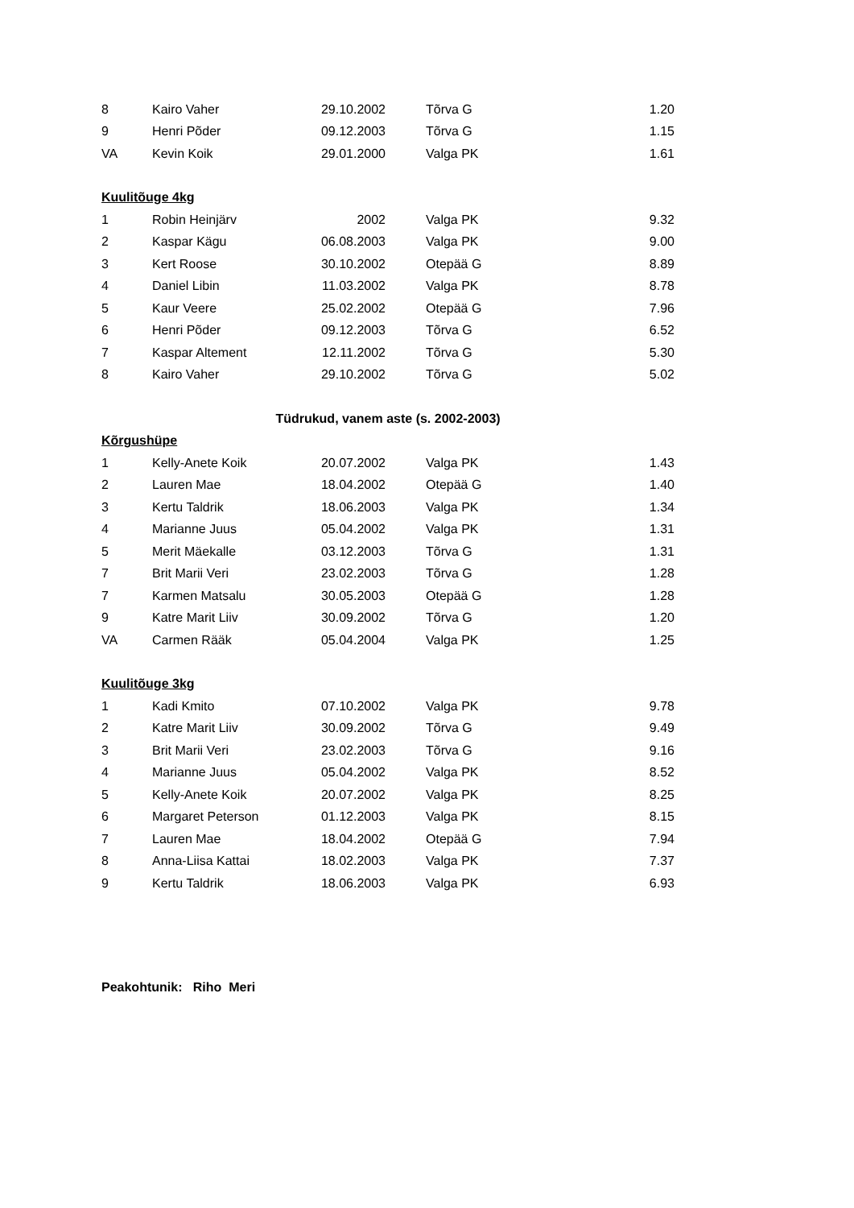| 8 | Kairo Vaher | 29.10.2002 | | Tõrva G | 1.20 |
| 9 | Henri Põder | 09.12.2003 | | Tõrva G | 1.15 |
| VA | Kevin Koik | 29.01.2000 | | Valga PK | 1.61 |
| Kuulitõuge 4kg | | | | | |
| 1 | Robin Heinjärv | 2002 | | Valga PK | 9.32 |
| 2 | Kaspar Kägu | 06.08.2003 | | Valga PK | 9.00 |
| 3 | Kert Roose | 30.10.2002 | | Otepää G | 8.89 |
| 4 | Daniel Libin | 11.03.2002 | | Valga PK | 8.78 |
| 5 | Kaur Veere | 25.02.2002 | | Otepää G | 7.96 |
| 6 | Henri Põder | 09.12.2003 | | Tõrva G | 6.52 |
| 7 | Kaspar Altement | 12.11.2002 | | Tõrva G | 5.30 |
| 8 | Kairo Vaher | 29.10.2002 | | Tõrva G | 5.02 |
| Tüdrukud, vanem aste (s. 2002-2003) | | | | | |
| Kõrgushüpe | | | | | |
| 1 | Kelly-Anete Koik | 20.07.2002 | | Valga PK | 1.43 |
| 2 | Lauren Mae | 18.04.2002 | | Otepää G | 1.40 |
| 3 | Kertu Taldrik | 18.06.2003 | | Valga PK | 1.34 |
| 4 | Marianne Juus | 05.04.2002 | | Valga PK | 1.31 |
| 5 | Merit Mäekalle | 03.12.2003 | | Tõrva G | 1.31 |
| 7 | Brit Marii Veri | 23.02.2003 | | Tõrva G | 1.28 |
| 7 | Karmen Matsalu | 30.05.2003 | | Otepää G | 1.28 |
| 9 | Katre Marit Liiv | 30.09.2002 | | Tõrva G | 1.20 |
| VA | Carmen Rääk | 05.04.2004 | | Valga PK | 1.25 |
| Kuulitõuge 3kg | | | | | |
| 1 | Kadi Kmito | 07.10.2002 | | Valga PK | 9.78 |
| 2 | Katre Marit Liiv | 30.09.2002 | | Tõrva G | 9.49 |
| 3 | Brit Marii Veri | 23.02.2003 | | Tõrva G | 9.16 |
| 4 | Marianne Juus | 05.04.2002 | | Valga PK | 8.52 |
| 5 | Kelly-Anete Koik | 20.07.2002 | | Valga PK | 8.25 |
| 6 | Margaret Peterson | 01.12.2003 | | Valga PK | 8.15 |
| 7 | Lauren Mae | 18.04.2002 | | Otepää G | 7.94 |
| 8 | Anna-Liisa Kattai | 18.02.2003 | | Valga PK | 7.37 |
| 9 | Kertu Taldrik | 18.06.2003 | | Valga PK | 6.93 |
Peakohtunik: Riho Meri